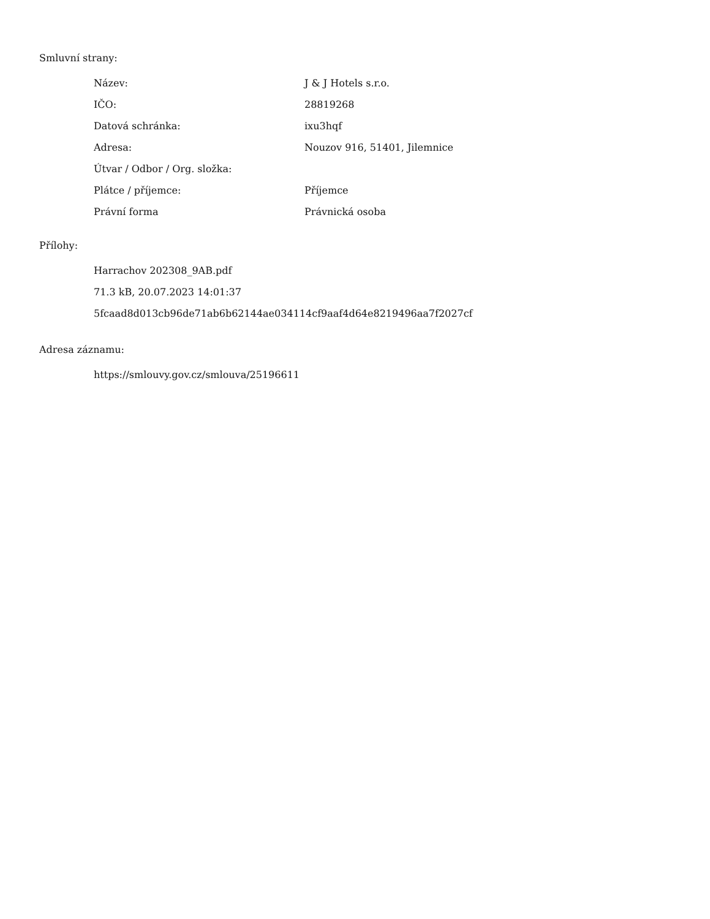Smluvní strany:
| Název: | J & J Hotels s.r.o. |
| IČO: | 28819268 |
| Datová schránka: | ixu3hqf |
| Adresa: | Nouzov 916, 51401, Jilemnice |
| Útvar / Odbor / Org. složka: | |
| Plátce / příjemce: | Příjemce |
| Právní forma | Právnická osoba |
Přílohy:
Harrachov 202308_9AB.pdf
71.3 kB, 20.07.2023 14:01:37
5fcaad8d013cb96de71ab6b62144ae034114cf9aaf4d64e8219496aa7f2027cf
Adresa záznamu:
https://smlouvy.gov.cz/smlouva/25196611